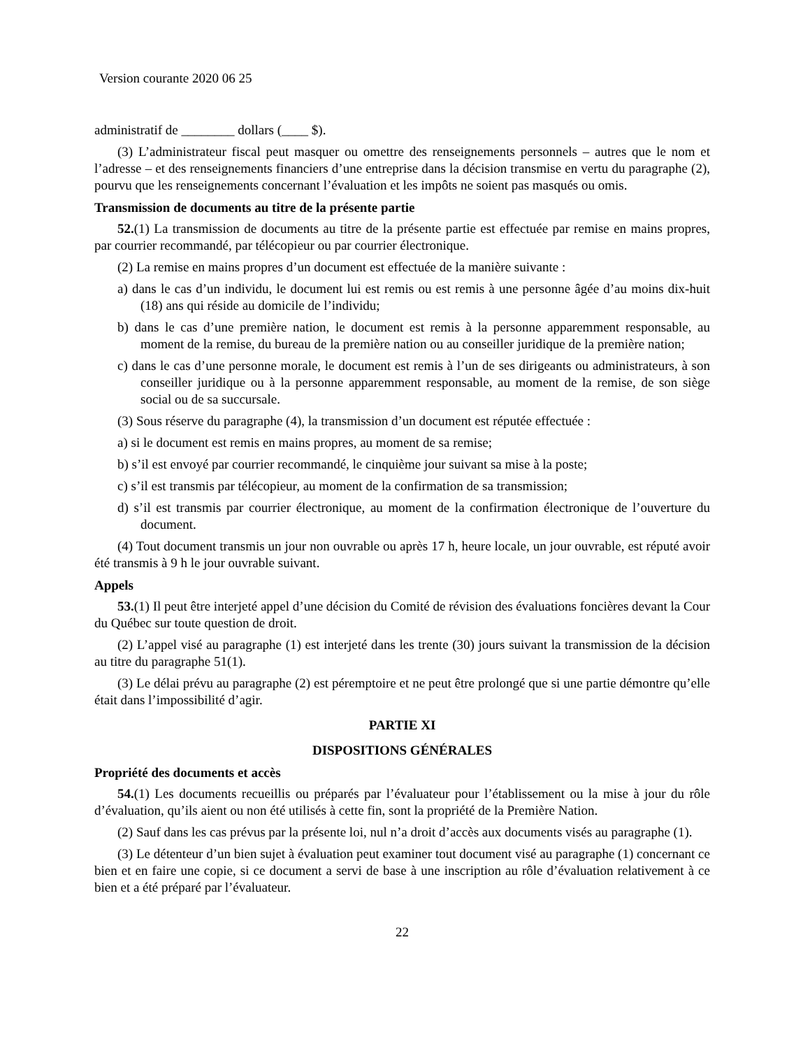Version courante 2020 06 25
administratif de ________ dollars (____ $).
(3) L’administrateur fiscal peut masquer ou omettre des renseignements personnels – autres que le nom et l’adresse – et des renseignements financiers d’une entreprise dans la décision transmise en vertu du paragraphe (2), pourvu que les renseignements concernant l’évaluation et les impôts ne soient pas masqués ou omis.
Transmission de documents au titre de la présente partie
52.(1) La transmission de documents au titre de la présente partie est effectuée par remise en mains propres, par courrier recommandé, par télécopieur ou par courrier électronique.
(2) La remise en mains propres d’un document est effectuée de la manière suivante :
a) dans le cas d’un individu, le document lui est remis ou est remis à une personne âgée d’au moins dix-huit (18) ans qui réside au domicile de l’individu;
b) dans le cas d’une première nation, le document est remis à la personne apparemment responsable, au moment de la remise, du bureau de la première nation ou au conseiller juridique de la première nation;
c) dans le cas d’une personne morale, le document est remis à l’un de ses dirigeants ou administrateurs, à son conseiller juridique ou à la personne apparemment responsable, au moment de la remise, de son siège social ou de sa succursale.
(3) Sous réserve du paragraphe (4), la transmission d’un document est réputée effectuée :
a) si le document est remis en mains propres, au moment de sa remise;
b) s’il est envoyé par courrier recommandé, le cinquième jour suivant sa mise à la poste;
c) s’il est transmis par télécopieur, au moment de la confirmation de sa transmission;
d) s’il est transmis par courrier électronique, au moment de la confirmation électronique de l’ouverture du document.
(4) Tout document transmis un jour non ouvrable ou après 17 h, heure locale, un jour ouvrable, est réputé avoir été transmis à 9 h le jour ouvrable suivant.
Appels
53.(1) Il peut être interjeté appel d’une décision du Comité de révision des évaluations foncières devant la Cour du Québec sur toute question de droit.
(2) L’appel visé au paragraphe (1) est interjeté dans les trente (30) jours suivant la transmission de la décision au titre du paragraphe 51(1).
(3) Le délai prévu au paragraphe (2) est péremptoire et ne peut être prolongé que si une partie démontre qu’elle était dans l’impossibilité d’agir.
PARTIE XI
DISPOSITIONS GÉNÉRALES
Propriété des documents et accès
54.(1) Les documents recueillis ou préparés par l’évaluateur pour l’établissement ou la mise à jour du rôle d’évaluation, qu’ils aient ou non été utilisés à cette fin, sont la propriété de la Première Nation.
(2) Sauf dans les cas prévus par la présente loi, nul n’a droit d’accès aux documents visés au paragraphe (1).
(3) Le détenteur d’un bien sujet à évaluation peut examiner tout document visé au paragraphe (1) concernant ce bien et en faire une copie, si ce document a servi de base à une inscription au rôle d’évaluation relativement à ce bien et a été préparé par l’évaluateur.
22